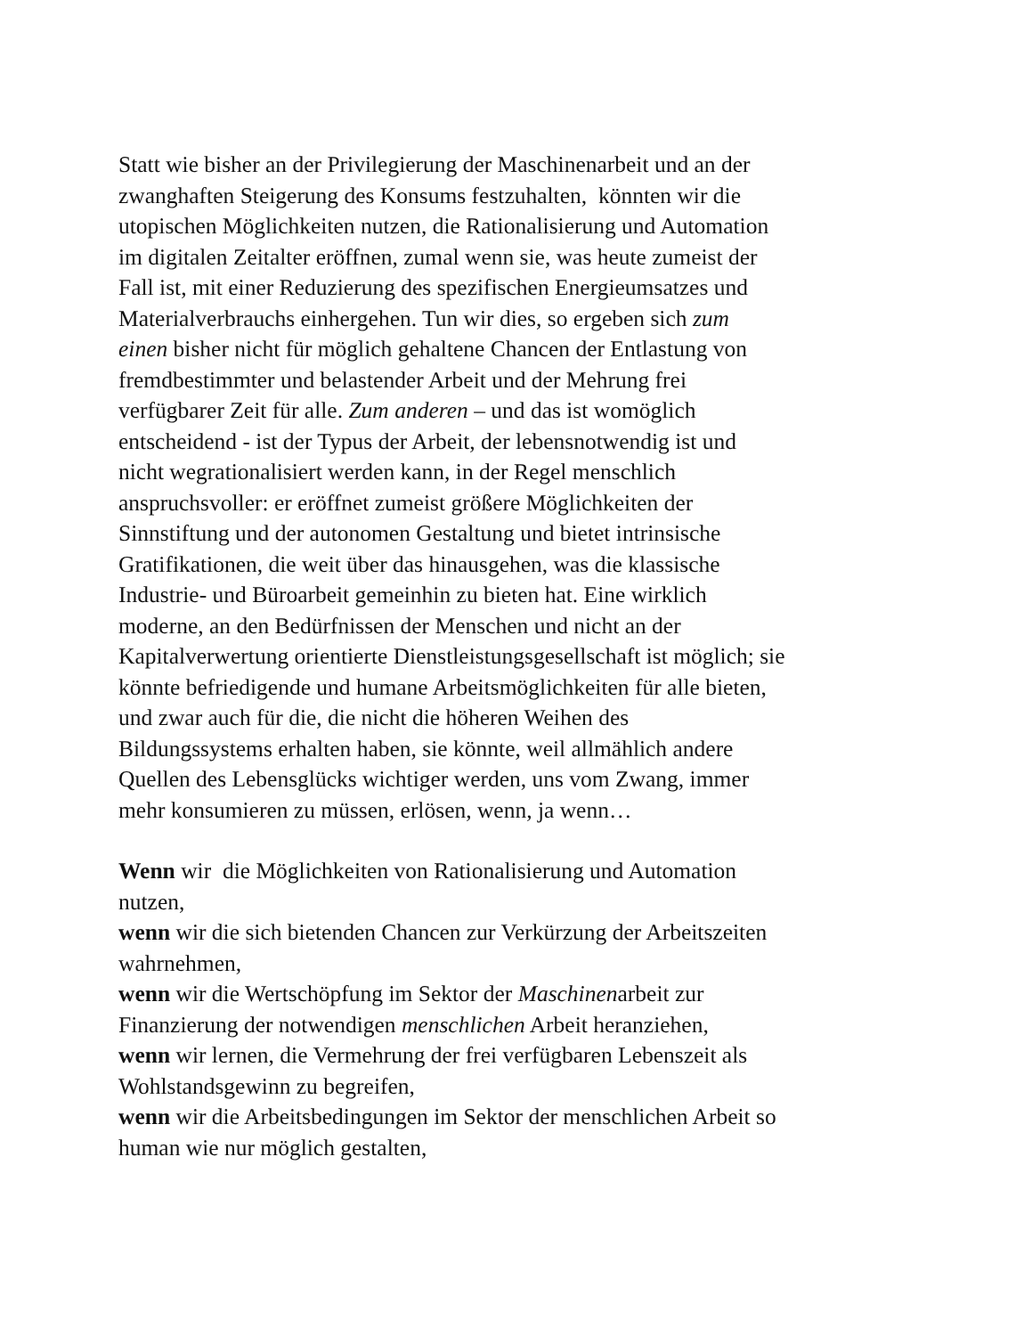Statt wie bisher an der Privilegierung der Maschinenarbeit und an der
zwanghaften Steigerung des Konsums festzuhalten, könnten wir die
utopischen Möglichkeiten nutzen, die Rationalisierung und Automation
im digitalen Zeitalter eröffnen, zumal wenn sie, was heute zumeist der
Fall ist, mit einer Reduzierung des spezifischen Energieumsatzes und
Materialverbrauchs einhergehen. Tun wir dies, so ergeben sich zum
einen bisher nicht für möglich gehaltene Chancen der Entlastung von
fremdbestimmter und belastender Arbeit und der Mehrung frei
verfügbarer Zeit für alle. Zum anderen – und das ist womöglich
entscheidend - ist der Typus der Arbeit, der lebensnotwendig ist und
nicht wegrationalisiert werden kann, in der Regel menschlich
anspruchsvoller: er eröffnet zumeist größere Möglichkeiten der
Sinnstiftung und der autonomen Gestaltung und bietet intrinsische
Gratifikationen, die weit über das hinausgehen, was die klassische
Industrie- und Büroarbeit gemeinhin zu bieten hat. Eine wirklich
moderne, an den Bedürfnissen der Menschen und nicht an der
Kapitalverwertung orientierte Dienstleistungsgesellschaft ist möglich; sie
könnte befriedigende und humane Arbeitsmöglichkeiten für alle bieten,
und zwar auch für die, die nicht die höheren Weihen des
Bildungssystems erhalten haben, sie könnte, weil allmählich andere
Quellen des Lebensglücks wichtiger werden, uns vom Zwang, immer
mehr konsumieren zu müssen, erlösen, wenn, ja wenn…
Wenn wir die Möglichkeiten von Rationalisierung und Automation
nutzen,
wenn wir die sich bietenden Chancen zur Verkürzung der Arbeitszeiten
wahrnehmen,
wenn wir die Wertschöpfung im Sektor der Maschinenarbeit zur
Finanzierung der notwendigen menschlichen Arbeit heranziehen,
wenn wir lernen, die Vermehrung der frei verfügbaren Lebenszeit als
Wohlstandsgewinn zu begreifen,
wenn wir die Arbeitsbedingungen im Sektor der menschlichen Arbeit so
human wie nur möglich gestalten,